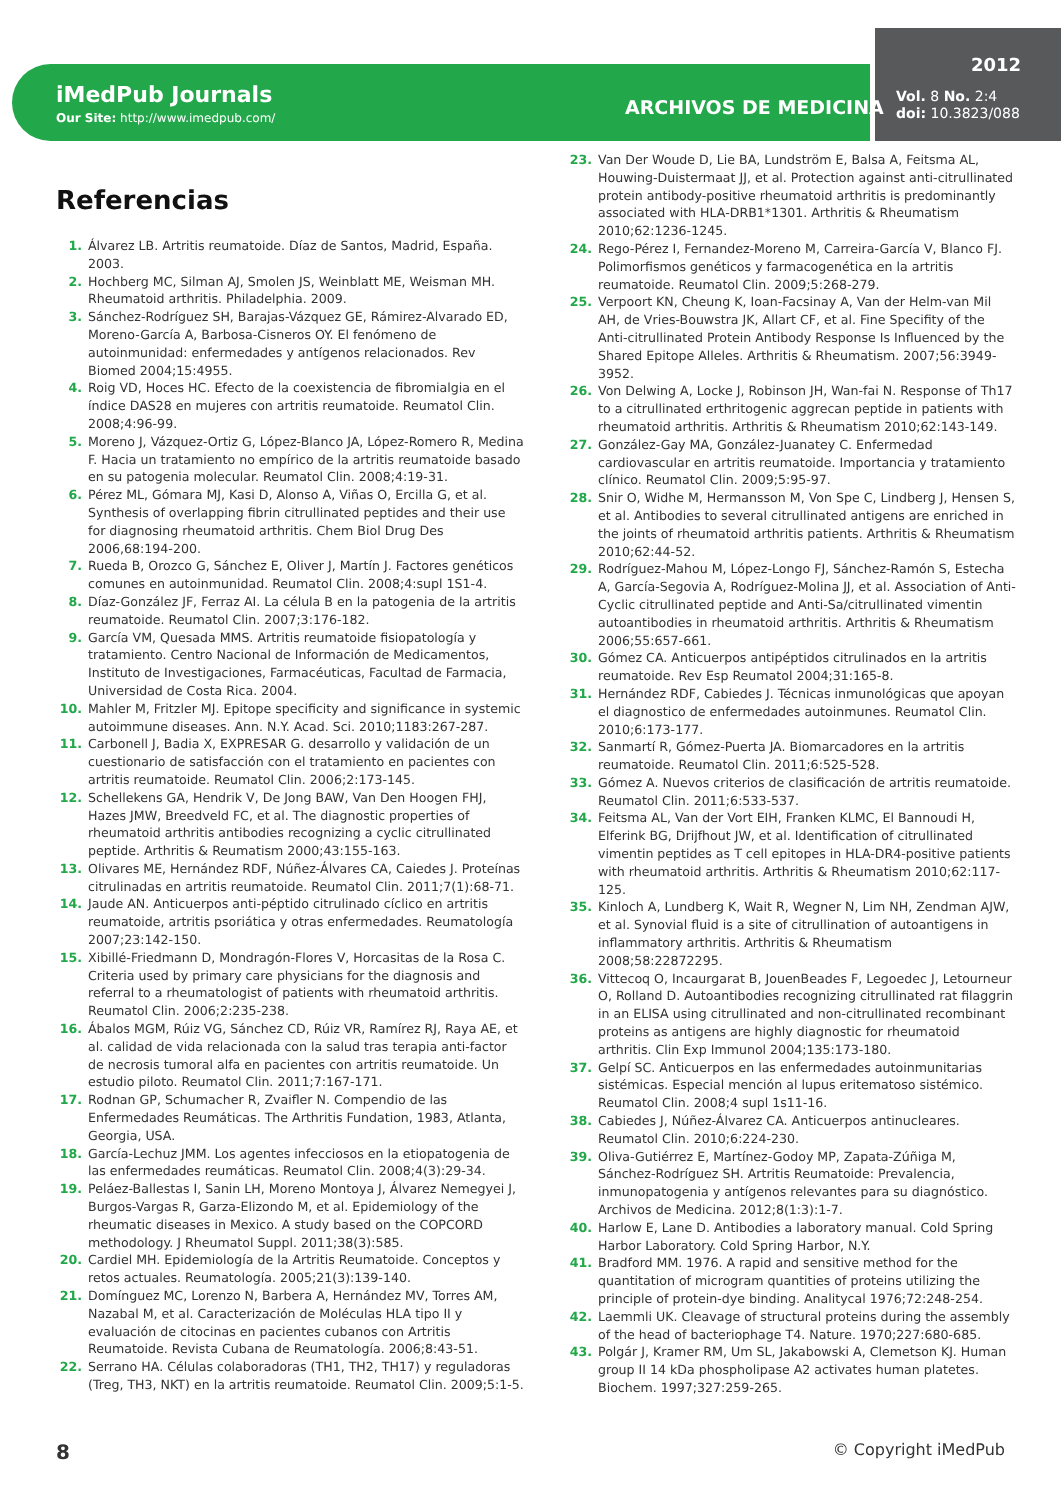iMedPub Journals
Our Site: http://www.imedpub.com/
ARCHIVOS DE MEDICINA
2012
Vol. 8 No. 2:4
doi: 10.3823/088
Referencias
1. Álvarez LB. Artritis reumatoide. Díaz de Santos, Madrid, España. 2003.
2. Hochberg MC, Silman AJ, Smolen JS, Weinblatt ME, Weisman MH. Rheumatoid arthritis. Philadelphia. 2009.
3. Sánchez-Rodríguez SH, Barajas-Vázquez GE, Rámirez-Alvarado ED, Moreno-García A, Barbosa-Cisneros OY. El fenómeno de autoinmunidad: enfermedades y antígenos relacionados. Rev Biomed 2004;15:4955.
4. Roig VD, Hoces HC. Efecto de la coexistencia de fibromialgia en el índice DAS28 en mujeres con artritis reumatoide. Reumatol Clin. 2008;4:96-99.
5. Moreno J, Vázquez-Ortiz G, López-Blanco JA, López-Romero R, Medina F. Hacia un tratamiento no empírico de la artritis reumatoide basado en su patogenia molecular. Reumatol Clin. 2008;4:19-31.
6. Pérez ML, Gómara MJ, Kasi D, Alonso A, Viñas O, Ercilla G, et al. Synthesis of overlapping fibrin citrullinated peptides and their use for diagnosing rheumatoid arthritis. Chem Biol Drug Des 2006,68:194-200.
7. Rueda B, Orozco G, Sánchez E, Oliver J, Martín J. Factores genéticos comunes en autoinmunidad. Reumatol Clin. 2008;4:supl 1S1-4.
8. Díaz-González JF, Ferraz AI. La célula B en la patogenia de la artritis reumatoide. Reumatol Clin. 2007;3:176-182.
9. García VM, Quesada MMS. Artritis reumatoide fisiopatología y tratamiento. Centro Nacional de Información de Medicamentos, Instituto de Investigaciones, Farmacéuticas, Facultad de Farmacia, Universidad de Costa Rica. 2004.
10. Mahler M, Fritzler MJ. Epitope specificity and significance in systemic autoimmune diseases. Ann. N.Y. Acad. Sci. 2010;1183:267-287.
11. Carbonell J, Badia X, EXPRESAR G. desarrollo y validación de un cuestionario de satisfacción con el tratamiento en pacientes con artritis reumatoide. Reumatol Clin. 2006;2:173-145.
12. Schellekens GA, Hendrik V, De Jong BAW, Van Den Hoogen FHJ, Hazes JMW, Breedveld FC, et al. The diagnostic properties of rheumatoid arthritis antibodies recognizing a cyclic citrullinated peptide. Arthritis & Reumatism 2000;43:155-163.
13. Olivares ME, Hernández RDF, Núñez-Álvares CA, Caiedes J. Proteínas citrulinadas en artritis reumatoide. Reumatol Clin. 2011;7(1):68-71.
14. Jaude AN. Anticuerpos anti-péptido citrulinado cíclico en artritis reumatoide, artritis psoriática y otras enfermedades. Reumatología 2007;23:142-150.
15. Xibillé-Friedmann D, Mondragón-Flores V, Horcasitas de la Rosa C. Criteria used by primary care physicians for the diagnosis and referral to a rheumatologist of patients with rheumatoid arthritis. Reumatol Clin. 2006;2:235-238.
16. Ábalos MGM, Rúiz VG, Sánchez CD, Rúiz VR, Ramírez RJ, Raya AE, et al. calidad de vida relacionada con la salud tras terapia anti-factor de necrosis tumoral alfa en pacientes con artritis reumatoide. Un estudio piloto. Reumatol Clin. 2011;7:167-171.
17. Rodnan GP, Schumacher R, Zvaifler N. Compendio de las Enfermedades Reumáticas. The Arthritis Fundation, 1983, Atlanta, Georgia, USA.
18. García-Lechuz JMM. Los agentes infecciosos en la etiopatogenia de las enfermedades reumáticas. Reumatol Clin. 2008;4(3):29-34.
19. Peláez-Ballestas I, Sanin LH, Moreno Montoya J, Álvarez Nemegyei J, Burgos-Vargas R, Garza-Elizondo M, et al. Epidemiology of the rheumatic diseases in Mexico. A study based on the COPCORD methodology. J Rheumatol Suppl. 2011;38(3):585.
20. Cardiel MH. Epidemiología de la Artritis Reumatoide. Conceptos y retos actuales. Reumatología. 2005;21(3):139-140.
21. Domínguez MC, Lorenzo N, Barbera A, Hernández MV, Torres AM, Nazabal M, et al. Caracterización de Moléculas HLA tipo II y evaluación de citocinas en pacientes cubanos con Artritis Reumatoide. Revista Cubana de Reumatología. 2006;8:43-51.
22. Serrano HA. Células colaboradoras (TH1, TH2, TH17) y reguladoras (Treg, TH3, NKT) en la artritis reumatoide. Reumatol Clin. 2009;5:1-5.
23. Van Der Woude D, Lie BA, Lundström E, Balsa A, Feitsma AL, Houwing-Duistermaat JJ, et al. Protection against anti-citrullinated protein antibody-positive rheumatoid arthritis is predominantly associated with HLA-DRB1*1301. Arthritis & Rheumatism 2010;62:1236-1245.
24. Rego-Pérez I, Fernandez-Moreno M, Carreira-García V, Blanco FJ. Polimorfismos genéticos y farmacogenética en la artritis reumatoide. Reumatol Clin. 2009;5:268-279.
25. Verpoort KN, Cheung K, Ioan-Facsinay A, Van der Helm-van Mil AH, de Vries-Bouwstra JK, Allart CF, et al. Fine Specifity of the Anti-citrullinated Protein Antibody Response Is Influenced by the Shared Epitope Alleles. Arthritis & Rheumatism. 2007;56:3949-3952.
26. Von Delwing A, Locke J, Robinson JH, Wan-fai N. Response of Th17 to a citrullinated erthritogenic aggrecan peptide in patients with rheumatoid arthritis. Arthritis & Rheumatism 2010;62:143-149.
27. González-Gay MA, González-Juanatey C. Enfermedad cardiovascular en artritis reumatoide. Importancia y tratamiento clínico. Reumatol Clin. 2009;5:95-97.
28. Snir O, Widhe M, Hermansson M, Von Spe C, Lindberg J, Hensen S, et al. Antibodies to several citrullinated antigens are enriched in the joints of rheumatoid arthritis patients. Arthritis & Rheumatism 2010;62:44-52.
29. Rodríguez-Mahou M, López-Longo FJ, Sánchez-Ramón S, Estecha A, García-Segovia A, Rodríguez-Molina JJ, et al. Association of Anti-Cyclic citrullinated peptide and Anti-Sa/citrullinated vimentin autoantibodies in rheumatoid arthritis. Arthritis & Rheumatism 2006;55:657-661.
30. Gómez CA. Anticuerpos antipéptidos citrulinados en la artritis reumatoide. Rev Esp Reumatol 2004;31:165-8.
31. Hernández RDF, Cabiedes J. Técnicas inmunológicas que apoyan el diagnostico de enfermedades autoinmunes. Reumatol Clin. 2010;6:173-177.
32. Sanmartí R, Gómez-Puerta JA. Biomarcadores en la artritis reumatoide. Reumatol Clin. 2011;6:525-528.
33. Gómez A. Nuevos criterios de clasificación de artritis reumatoide. Reumatol Clin. 2011;6:533-537.
34. Feitsma AL, Van der Vort EIH, Franken KLMC, El Bannoudi H, Elferink BG, Drijfhout JW, et al. Identification of citrullinated vimentin peptides as T cell epitopes in HLA-DR4-positive patients with rheumatoid arthritis. Arthritis & Rheumatism 2010;62:117-125.
35. Kinloch A, Lundberg K, Wait R, Wegner N, Lim NH, Zendman AJW, et al. Synovial fluid is a site of citrullination of autoantigens in inflammatory arthritis. Arthritis & Rheumatism 2008;58:22872295.
36. Vittecoq O, Incaurgarat B, JouenBeades F, Legoedec J, Letourneur O, Rolland D. Autoantibodies recognizing citrullinated rat filaggrin in an ELISA using citrullinated and non-citrullinated recombinant proteins as antigens are highly diagnostic for rheumatoid arthritis. Clin Exp Immunol 2004;135:173-180.
37. Gelpí SC. Anticuerpos en las enfermedades autoinmunitarias sistémicas. Especial mención al lupus eritematoso sistémico. Reumatol Clin. 2008;4 supl 1s11-16.
38. Cabiedes J, Núñez-Álvarez CA. Anticuerpos antinucleares. Reumatol Clin. 2010;6:224-230.
39. Oliva-Gutiérrez E, Martínez-Godoy MP, Zapata-Zúñiga M, Sánchez-Rodríguez SH. Artritis Reumatoide: Prevalencia, inmunopatogenia y antígenos relevantes para su diagnóstico. Archivos de Medicina. 2012;8(1:3):1-7.
40. Harlow E, Lane D. Antibodies a laboratory manual. Cold Spring Harbor Laboratory. Cold Spring Harbor, N.Y.
41. Bradford MM. 1976. A rapid and sensitive method for the quantitation of microgram quantities of proteins utilizing the principle of protein-dye binding. Analitycal 1976;72:248-254.
42. Laemmli UK. Cleavage of structural proteins during the assembly of the head of bacteriophage T4. Nature. 1970;227:680-685.
43. Polgár J, Kramer RM, Um SL, Jakabowski A, Clemetson KJ. Human group II 14 kDa phospholipase A2 activates human platetes. Biochem. 1997;327:259-265.
8 © Copyright iMedPub